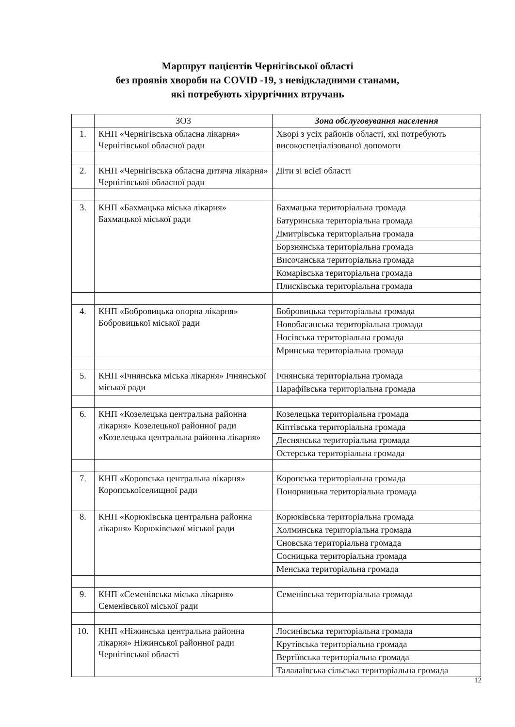Маршрут пацієнтів Чернігівської області
без проявів хвороби на COVID -19, з невідкладними станами,
які потребують хірургічних втручань
| | ЗОЗ | Зона обслуговування населення |
| --- | --- | --- |
| 1. | КНП «Чернігівська обласна лікарня» Чернігівської обласної ради | Хворі з усіх районів області, які потребують високоспеціалізованої допомоги |
| 2. | КНП «Чернігівська обласна дитяча лікарня» Чернігівської обласної ради | Діти зі всієї області |
| 3. | КНП «Бахмацька міська лікарня» Бахмацької міської ради | Бахмацька територіальна громада |
| | | Батуринська територіальна громада |
| | | Дмитрівська територіальна громада |
| | | Борзнянська територіальна громада |
| | | Височанська територіальна громада |
| | | Комарівська територіальна громада |
| | | Плисківська територіальна громада |
| 4. | КНП «Бобровицька опорна лікарня» Бобровицької міської ради | Бобровицька територіальна громада |
| | | Новобасанська територіальна громада |
| | | Носівська територіальна громада |
| | | Мринська територіальна громада |
| 5. | КНП «Ічнянська міська лікарня» Ічнянської міської ради | Ічнянська територіальна громада |
| | | Парафіївська територіальна громада |
| 6. | КНП «Козелецька центральна районна лікарня» Козелецької районної ради «Козелецька центральна районна лікарня» | Козелецька територіальна громада |
| | | Кіптівська територіальна громада |
| | | Деснянська територіальна громада |
| | | Остерська територіальна громада |
| 7. | КНП «Коропська центральна лікарня» Коропськоїселищної ради | Коропська територіальна громада |
| | | Понорницька територіальна громада |
| 8. | КНП «Корюківська центральна районна лікарня» Корюківської міської ради | Корюківська територіальна громада |
| | | Холминська територіальна громада |
| | | Сновська територіальна громада |
| | | Сосницька територіальна громада |
| | | Менська територіальна громада |
| 9. | КНП «Семенівська міська лікарня» Семенівської міської ради | Семенівська територіальна громада |
| 10. | КНП «Ніжинська центральна районна лікарня» Ніжинської районної ради Чернігівської області | Лосинівська територіальна громада |
| | | Крутівська територіальна громада |
| | | Вертіївська територіальна громада |
| | | Талалаївська сільська територіальна громада |
12